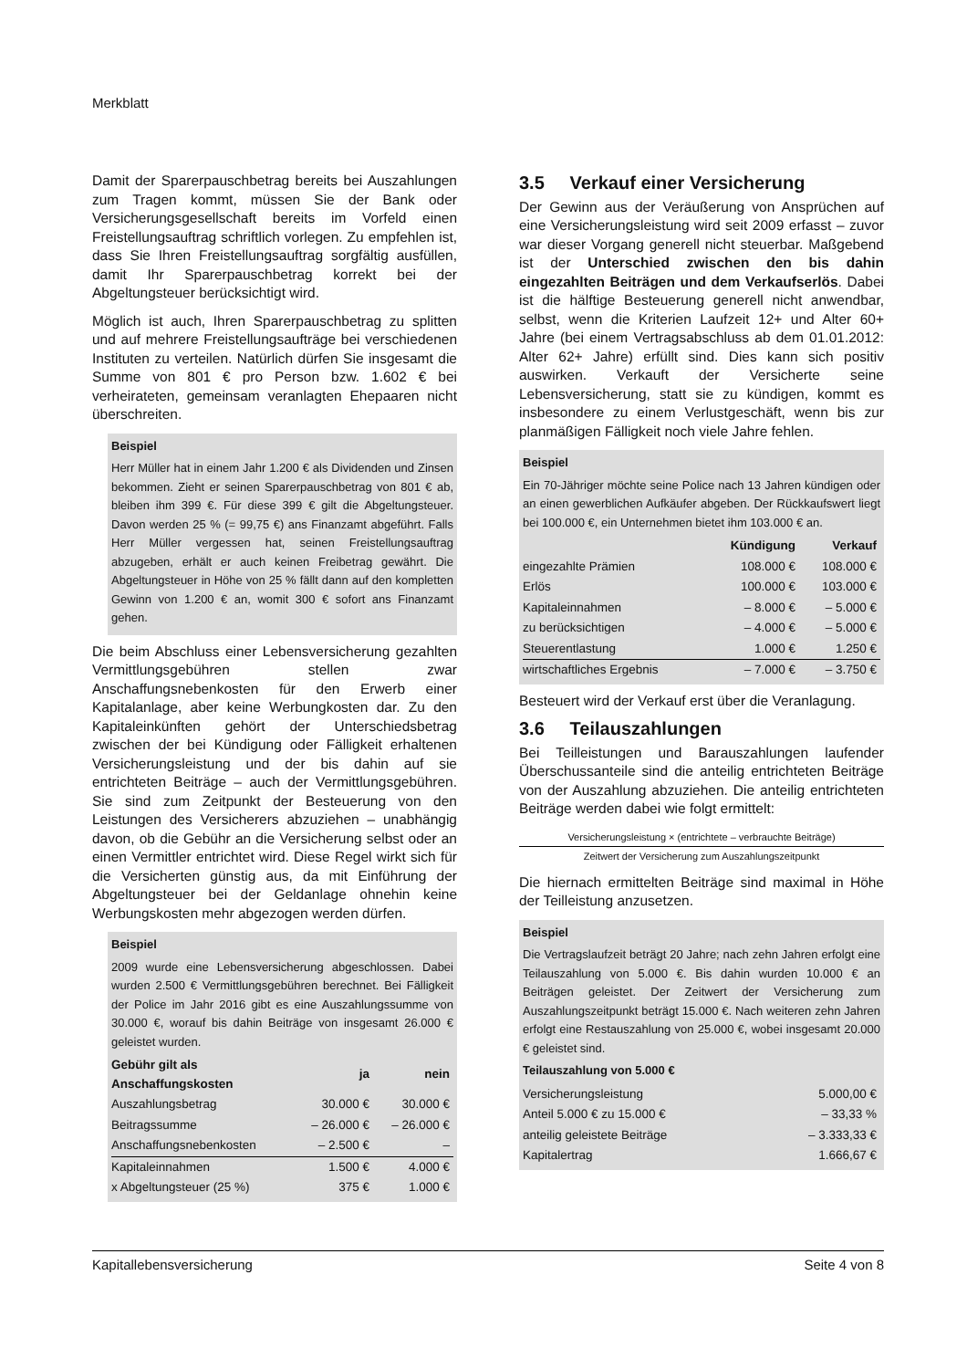Merkblatt
Damit der Sparerpauschbetrag bereits bei Auszahlungen zum Tragen kommt, müssen Sie der Bank oder Versicherungsgesellschaft bereits im Vorfeld einen Freistellungsauftrag schriftlich vorlegen. Zu empfehlen ist, dass Sie Ihren Freistellungsauftrag sorgfältig ausfüllen, damit Ihr Sparerpauschbetrag korrekt bei der Abgeltungsteuer berücksichtigt wird.
Möglich ist auch, Ihren Sparerpauschbetrag zu splitten und auf mehrere Freistellungsaufträge bei verschiedenen Instituten zu verteilen. Natürlich dürfen Sie insgesamt die Summe von 801 € pro Person bzw. 1.602 € bei verheirateten, gemeinsam veranlagten Ehepaaren nicht überschreiten.
Beispiel
Herr Müller hat in einem Jahr 1.200 € als Dividenden und Zinsen bekommen. Zieht er seinen Sparerpauschbetrag von 801 € ab, bleiben ihm 399 €. Für diese 399 € gilt die Abgeltungsteuer. Davon werden 25 % (= 99,75 €) ans Finanzamt abgeführt. Falls Herr Müller vergessen hat, seinen Freistellungsauftrag abzugeben, erhält er auch keinen Freibetrag gewährt. Die Abgeltungsteuer in Höhe von 25 % fällt dann auf den kompletten Gewinn von 1.200 € an, womit 300 € sofort ans Finanzamt gehen.
Die beim Abschluss einer Lebensversicherung gezahlten Vermittlungsgebühren stellen zwar Anschaffungsnebenkosten für den Erwerb einer Kapitalanlage, aber keine Werbungkosten dar. Zu den Kapitaleinkünften gehört der Unterschiedsbetrag zwischen der bei Kündigung oder Fälligkeit erhaltenen Versicherungsleistung und der bis dahin auf sie entrichteten Beiträge – auch der Vermittlungsgebühren. Sie sind zum Zeitpunkt der Besteuerung von den Leistungen des Versicherers abzuziehen – unabhängig davon, ob die Gebühr an die Versicherung selbst oder an einen Vermittler entrichtet wird. Diese Regel wirkt sich für die Versicherten günstig aus, da mit Einführung der Abgeltungsteuer bei der Geldanlage ohnehin keine Werbungskosten mehr abgezogen werden dürfen.
Beispiel
2009 wurde eine Lebensversicherung abgeschlossen. Dabei wurden 2.500 € Vermittlungsgebühren berechnet. Bei Fälligkeit der Police im Jahr 2016 gibt es eine Auszahlungssumme von 30.000 €, worauf bis dahin Beiträge von insgesamt 26.000 € geleistet wurden.
| Gebühr gilt als Anschaffungskosten | ja | nein |
| --- | --- | --- |
| Auszahlungsbetrag | 30.000 € | 30.000 € |
| Beitragssumme | – 26.000 € | – 26.000 € |
| Anschaffungsnebenkosten | – 2.500 € | – |
| Kapitaleinnahmen | 1.500 € | 4.000 € |
| x Abgeltungsteuer (25 %) | 375 € | 1.000 € |
3.5 Verkauf einer Versicherung
Der Gewinn aus der Veräußerung von Ansprüchen auf eine Versicherungsleistung wird seit 2009 erfasst – zuvor war dieser Vorgang generell nicht steuerbar. Maßgebend ist der Unterschied zwischen den bis dahin eingezahlten Beiträgen und dem Verkaufserlös. Dabei ist die hälftige Besteuerung generell nicht anwendbar, selbst, wenn die Kriterien Laufzeit 12+ und Alter 60+ Jahre (bei einem Vertragsabschluss ab dem 01.01.2012: Alter 62+ Jahre) erfüllt sind. Dies kann sich positiv auswirken. Verkauft der Versicherte seine Lebensversicherung, statt sie zu kündigen, kommt es insbesondere zu einem Verlustgeschäft, wenn bis zur planmäßigen Fälligkeit noch viele Jahre fehlen.
Beispiel
Ein 70-Jähriger möchte seine Police nach 13 Jahren kündigen oder an einen gewerblichen Aufkäufer abgeben. Der Rückkaufswert liegt bei 100.000 €, ein Unternehmen bietet ihm 103.000 € an.
| | Kündigung | Verkauf |
| --- | --- | --- |
| eingezahlte Prämien | 108.000 € | 108.000 € |
| Erlös | 100.000 € | 103.000 € |
| Kapitaleinnahmen | – 8.000 € | – 5.000 € |
| zu berücksichtigen | – 4.000 € | – 5.000 € |
| Steuerentlastung | 1.000 € | 1.250 € |
| wirtschaftliches Ergebnis | – 7.000 € | – 3.750 € |
Besteuert wird der Verkauf erst über die Veranlagung.
3.6 Teilauszahlungen
Bei Teilleistungen und Barauszahlungen laufender Überschussanteile sind die anteilig entrichteten Beiträge von der Auszahlung abzuziehen. Die anteilig entrichteten Beiträge werden dabei wie folgt ermittelt:
Versicherungsleistung × (entrichtete – verbrauchte Beiträge)
Zeitwert der Versicherung zum Auszahlungszeitpunkt
Die hiernach ermittelten Beiträge sind maximal in Höhe der Teilleistung anzusetzen.
Beispiel
Die Vertragslaufzeit beträgt 20 Jahre; nach zehn Jahren erfolgt eine Teilauszahlung von 5.000 €. Bis dahin wurden 10.000 € an Beiträgen geleistet. Der Zeitwert der Versicherung zum Auszahlungszeitpunkt beträgt 15.000 €. Nach weiteren zehn Jahren erfolgt eine Restauszahlung von 25.000 €, wobei insgesamt 20.000 € geleistet sind.
Teilauszahlung von 5.000 €
| Versicherungsleistung | 5.000,00 € |
| Anteil 5.000 € zu 15.000 € | – 33,33 % |
| anteilig geleistete Beiträge | – 3.333,33 € |
| Kapitalertrag | 1.666,67 € |
Kapitallebensversicherung Seite 4 von 8